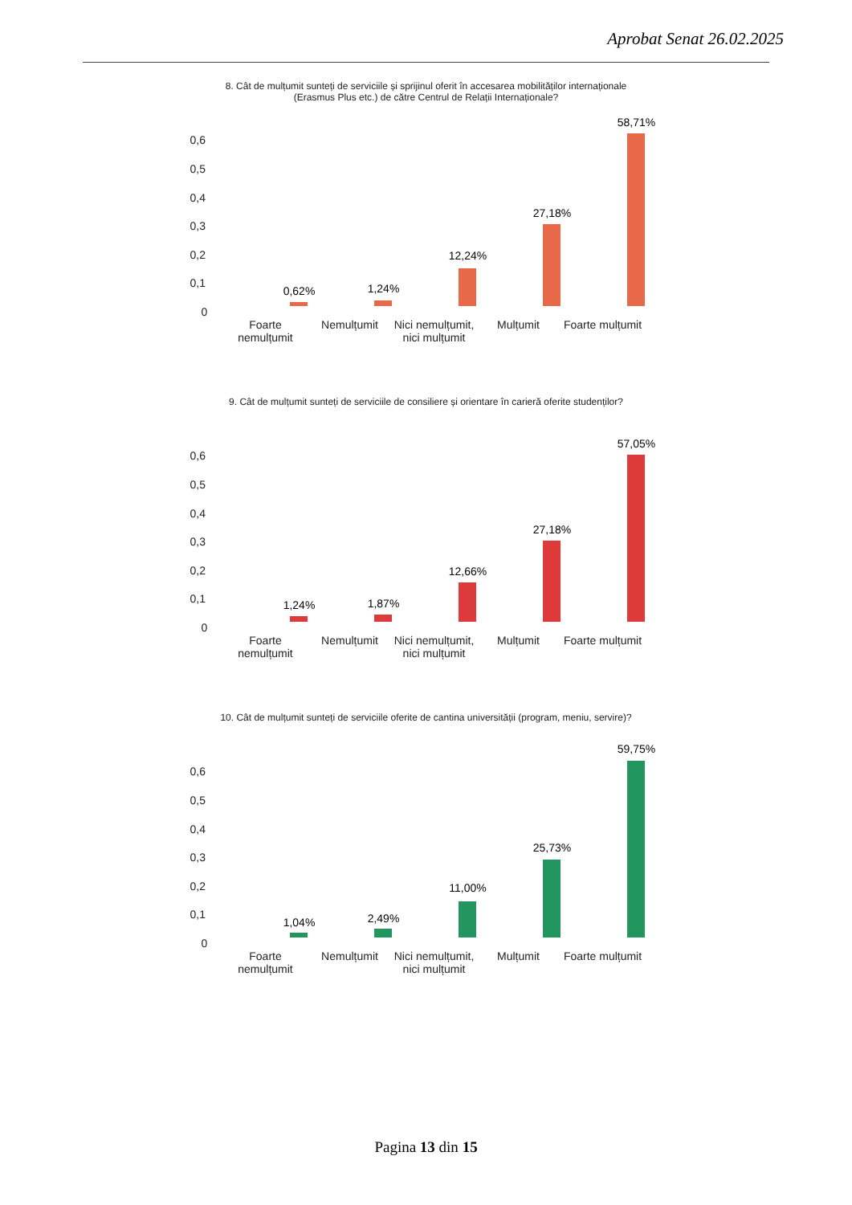Aprobat Senat 26.02.2025
8. Cât de mulțumit sunteți de serviciile și sprijinul oferit în accesarea mobilităților internaționale (Erasmus Plus etc.) de către Centrul de Relații Internaționale?
0,6
0,5
0,4
0,3
0,2
0,1
0
0,62% 1,24%
12,24%
27,18%
58,71%
Foarte nemulțumit
Nemulțumit
Nici nemulțumit, nici mulțumit
Mulțumit
Foarte mulțumit
9. Cât de mulțumit sunteți de serviciile de consiliere și orientare în carieră oferite studenților?
0,6
0,5
0,4
0,3
0,2
0,1
0
1,24% 1,87%
12,66%
27,18%
57,05%
Foarte nemulțumit
Nemulțumit
Nici nemulțumit, nici mulțumit
Mulțumit
Foarte mulțumit
10. Cât de mulțumit sunteți de serviciile oferite de cantina universității (program, meniu, servire)?
0,6
0,5
0,4
0,3
0,2
0,1
0
1,04% 2,49%
11,00%
25,73%
59,75%
Foarte nemulțumit
Nemulțumit
Nici nemulțumit, nici mulțumit
Mulțumit
Foarte mulțumit
Pagina 13 din 15